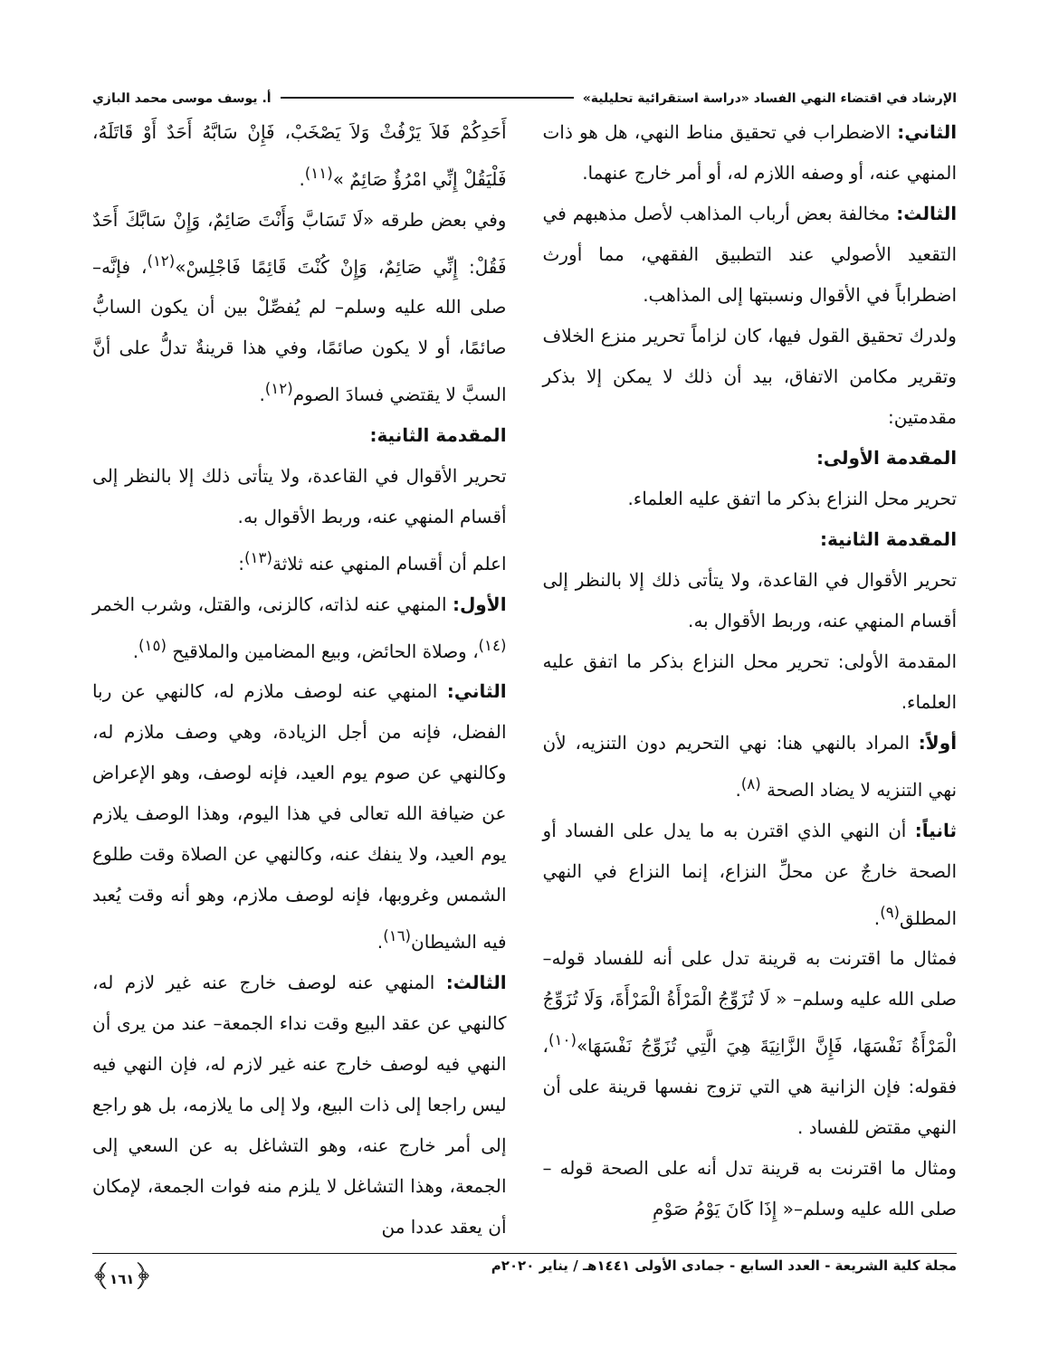الإرشاد في اقتضاء النهي الفساد «دراسة استقرائية تحليلية» أ. يوسف موسى محمد البازي
الثاني: الاضطراب في تحقيق مناط النهي، هل هو ذات المنهي عنه، أو وصفه اللازم له، أو أمر خارج عنهما.
الثالث: مخالفة بعض أرباب المذاهب لأصل مذهبهم في التقعيد الأصولي عند التطبيق الفقهي، مما أورث اضطراباً في الأقوال ونسبتها إلى المذاهب.
ولدرك تحقيق القول فيها، كان لزاماً تحرير منزع الخلاف وتقرير مكامن الاتفاق، بيد أن ذلك لا يمكن إلا بذكر مقدمتين:
المقدمة الأولى:
تحرير محل النزاع بذكر ما اتفق عليه العلماء.
المقدمة الثانية:
تحرير الأقوال في القاعدة، ولا يتأتى ذلك إلا بالنظر إلى أقسام المنهي عنه، وربط الأقوال به.
المقدمة الأولى: تحرير محل النزاع بذكر ما اتفق عليه العلماء.
أولاً: المراد بالنهي هنا: نهي التحريم دون التنزيه، لأن نهي التنزيه لا يضاد الصحة <sup>(٨)</sup>.
ثانياً: أن النهي الذي اقترن به ما يدل على الفساد أو الصحة خارجٌ عن محلِّ النزاع، إنما النزاع في النهي المطلق<sup>(٩)</sup>.
فمثال ما اقترنت به قرينة تدل على أنه للفساد قوله–صلى الله عليه وسلم– « لَا تُزَوِّجُ الْمَرْأَةُ الْمَرْأَةَ، وَلَا تُزَوِّجُ الْمَرْأَةُ نَفْسَهَا، فَإِنَّ الزَّانِيَةَ هِيَ الَّتِي تُزَوِّجُ نَفْسَهَا»<sup>(١٠)</sup>، فقوله: فإن الزانية هي التي تزوج نفسها قرينة على أن النهي مقتض للفساد .
ومثال ما اقترنت به قرينة تدل أنه على الصحة قوله –صلى الله عليه وسلم–« إِذَا كَانَ يَوْمُ صَوْمِ
أَحَدِكُمْ فَلاَ يَرْفُثْ وَلاَ يَصْخَبْ، فَإِنْ سَابَّهُ أَحَدٌ أَوْ قَاتَلَهُ، فَلْيَقُلْ إِنِّي امْرُؤٌ صَائِمٌ »<sup>(١١)</sup>.
وفي بعض طرقه «لَا تَسَابَّ وَأَنْتَ صَائِمٌ، وَإِنْ سَابَّكَ أَحَدٌ فَقُلْ: إِنِّي صَائِمٌ، وَإِنْ كُنْتَ قَائِمًا فَاجْلِسْ»<sup>(١٢)</sup>، فإنَّه–صلى الله عليه وسلم– لم يُفصِّلْ بين أن يكون السابُّ صائمًا، أو لا يكون صائمًا، وفي هذا قرينةٌ تدلُّ على أنَّ السبَّ لا يقتضي فسادَ الصوم<sup>(١٢)</sup>.
المقدمة الثانية:
تحرير الأقوال في القاعدة، ولا يتأتى ذلك إلا بالنظر إلى أقسام المنهي عنه، وربط الأقوال به.
اعلم أن أقسام المنهي عنه ثلاثة<sup>(١٣)</sup>:
الأول: المنهي عنه لذاته، كالزنى، والقتل، وشرب الخمر <sup>(١٤)</sup>، وصلاة الحائض، وبيع المضامين والملاقيح <sup>(١٥)</sup>.
الثاني: المنهي عنه لوصف ملازم له، كالنهي عن ربا الفضل، فإنه من أجل الزيادة، وهي وصف ملازم له، وكالنهي عن صوم يوم العيد، فإنه لوصف، وهو الإعراض عن ضيافة الله تعالى في هذا اليوم، وهذا الوصف يلازم يوم العيد، ولا ينفك عنه، وكالنهي عن الصلاة وقت طلوع الشمس وغروبها، فإنه لوصف ملازم، وهو أنه وقت يُعبد فيه الشيطان<sup>(١٦)</sup>.
الثالث: المنهي عنه لوصف خارج عنه غير لازم له، كالنهي عن عقد البيع وقت نداء الجمعة– عند من يرى أن النهي فيه لوصف خارج عنه غير لازم له، فإن النهي فيه ليس راجعا إلى ذات البيع، ولا إلى ما يلازمه، بل هو راجع إلى أمر خارج عنه، وهو التشاغل به عن السعي إلى الجمعة، وهذا التشاغل لا يلزم منه فوات الجمعة، لإمكان أن يعقد عددا من
مجلة كلية الشريعة - العدد السابع - جمادى الأولى ١٤٤١هـ / يناير ٢٠٢٠م ﴿١٦١﴾